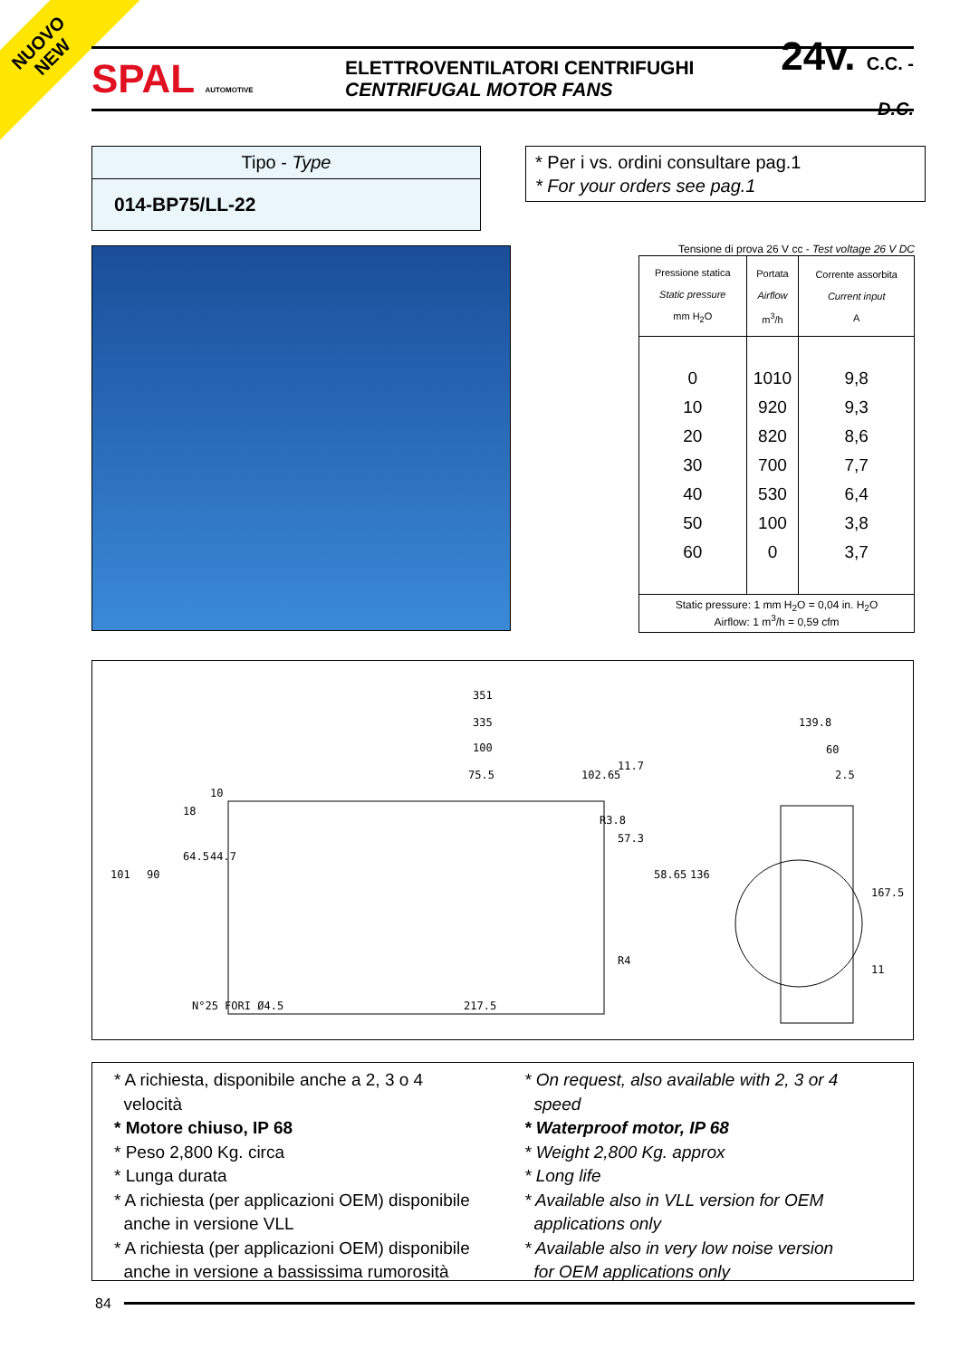NUOVO
NEW
SPAL AUTOMOTIVE
ELETTROVENTILATORI CENTRIFUGHI
CENTRIFUGAL MOTOR FANS
24v. C.C. - D.C.
Tipo - Type
014-BP75/LL-22
* Per i vs. ordini consultare pag.1
* For your orders see pag.1
Tensione di prova 26 V cc - Test voltage 26 V DC
| Pressione statica Static pressure mm H<sub>2</sub>O | Portata Airflow m<sup>3</sup>/h | Corrente assorbita Current input A |
| --- | --- | --- |
| 0 10 20 30 40 50 60 | 1010 920 820 700 530 100 0 | 9,8 9,3 8,6 7,7 6,4 3,8 3,7 |
| Static pressure: 1 mm H<sub>2</sub>O = 0,04 in. H<sub>2</sub>O Airflow: 1 m<sup>3</sup>/h = 0,59 cfm | | |
351
335
100
75.5
102.65
139.8
60
2.5
N°25 FORI Ø4.5
217.5
R4
11
101
90
64.5
44.7
18
10
11.7
57.3
58.65
136
167.5
R3.8
* A richiesta, disponibile anche a 2, 3 o 4
velocità
* Motore chiuso, IP 68
* Peso 2,800 Kg. circa
* Lunga durata
* A richiesta (per applicazioni OEM) disponibile
anche in versione VLL
* A richiesta (per applicazioni OEM) disponibile
anche in versione a bassissima rumorosità
* On request, also available with 2, 3 or 4
speed
* Waterproof motor, IP 68
* Weight 2,800 Kg. approx
* Long life
* Available also in VLL version for OEM
applications only
* Available also in very low noise version
for OEM applications only
84